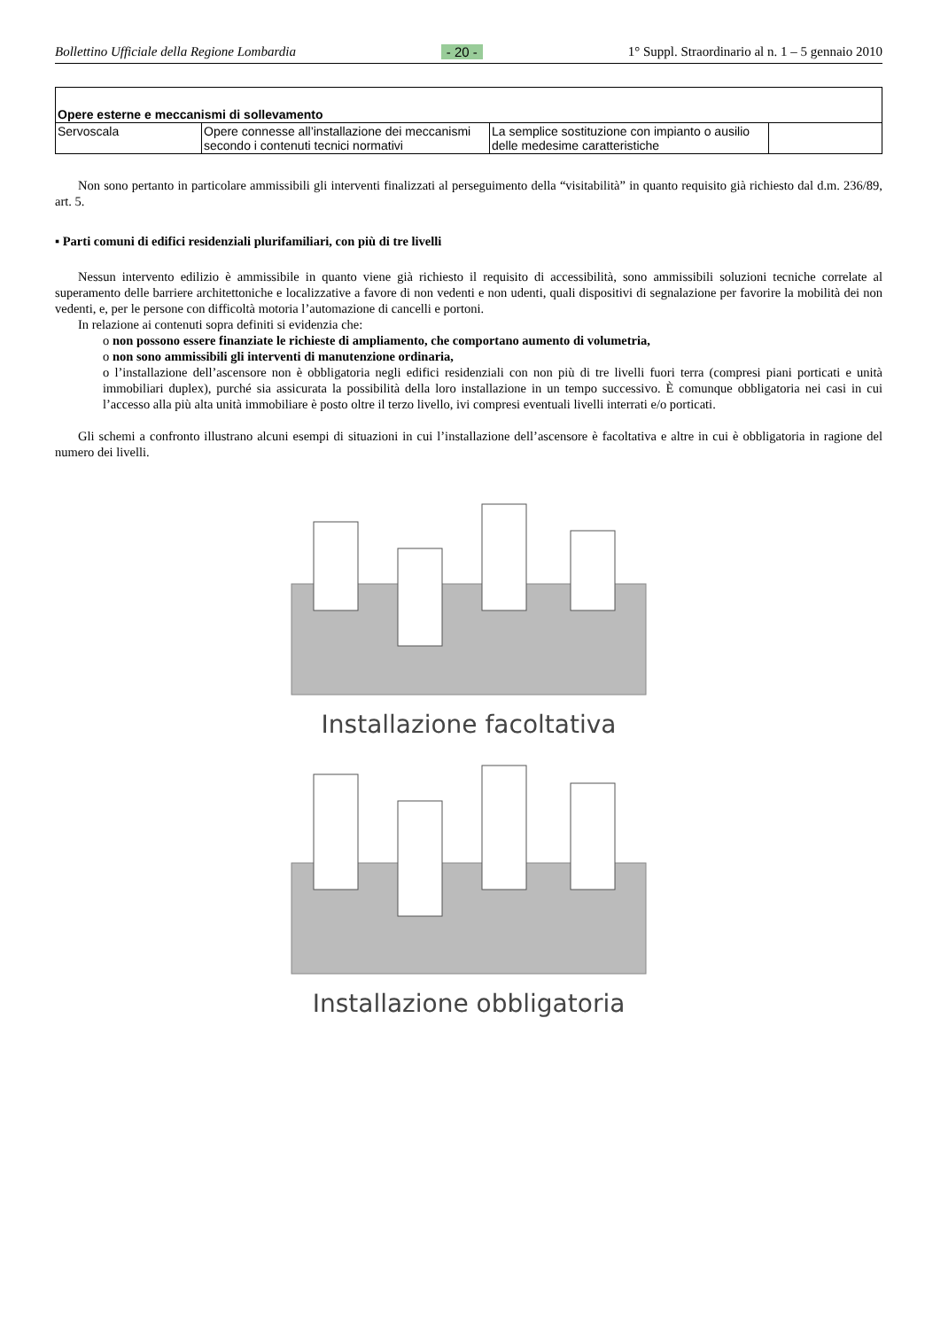Bollettino Ufficiale della Regione Lombardia - 20 - 1° Suppl. Straordinario al n. 1 – 5 gennaio 2010
| Opere esterne e meccanismi di sollevamento | | | |
| Servoscala | Opere connesse all’installazione dei meccanismi secondo i contenuti tecnici normativi | La semplice sostituzione con impianto o ausilio delle medesime caratteristiche | |
Non sono pertanto in particolare ammissibili gli interventi finalizzati al perseguimento della “visitabilità” in quanto requisito già richiesto dal d.m. 236/89, art. 5.
▪ Parti comuni di edifici residenziali plurifamiliari, con più di tre livelli
Nessun intervento edilizio è ammissibile in quanto viene già richiesto il requisito di accessibilità, sono ammissibili soluzioni tecniche correlate al superamento delle barriere architettoniche e localizzative a favore di non vedenti e non udenti, quali dispositivi di segnalazione per favorire la mobilità dei non vedenti, e, per le persone con difficoltà motoria l’automazione di cancelli e portoni.
In relazione ai contenuti sopra definiti si evidenzia che:
o non possono essere finanziate le richieste di ampliamento, che comportano aumento di volumetria,
o non sono ammissibili gli interventi di manutenzione ordinaria,
o l’installazione dell’ascensore non è obbligatoria negli edifici residenziali con non più di tre livelli fuori terra (compresi piani porticati e unità immobiliari duplex), purché sia assicurata la possibilità della loro installazione in un tempo successivo. È comunque obbligatoria nei casi in cui l’accesso alla più alta unità immobiliare è posto oltre il terzo livello, ivi compresi eventuali livelli interrati e/o porticati.
Gli schemi a confronto illustrano alcuni esempi di situazioni in cui l’installazione dell’ascensore è facoltativa e altre in cui è obbligatoria in ragione del numero dei livelli.
Installazione facoltativa
Installazione obbligatoria